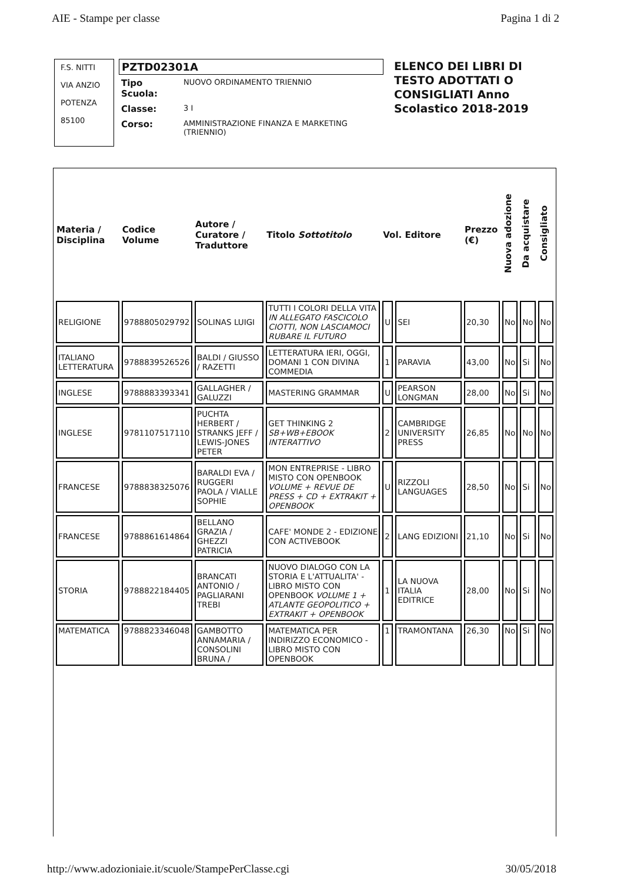AIE - Stampe per classe Pagina 1 di 2
F.S. NITTI
VIA ANZIO
POTENZA
85100
PZTD02301A
| Tipo Scuola: | NUOVO ORDINAMENTO TRIENNIO |
| Classe: | 3 I |
| Corso: | AMMINISTRAZIONE FINANZA E MARKETING (TRIENNIO) |
ELENCO DEI LIBRI DI TESTO ADOTTATI O CONSIGLIATI Anno Scolastico 2018-2019
| Materia / Disciplina | Codice Volume | Autore / Curatore / Traduttore | Titolo Sottotitolo | Vol. Editore | | Prezzo (€) | Nuova adozione | Da acquistare | Consigliato |
| --- | --- | --- | --- | --- | --- | --- | --- | --- | --- |
| RELIGIONE | 9788805029792 | SOLINAS LUIGI | TUTTI I COLORI DELLA VITA IN ALLEGATO FASCICOLO CIOTTI, NON LASCIAMOCI RUBARE IL FUTURO | U | SEI | 20,30 | No | No | No |
| ITALIANO LETTERATURA | 9788839526526 | BALDI / GIUSSO / RAZETTI | LETTERATURA IERI, OGGI, DOMANI 1 CON DIVINA COMMEDIA | 1 | PARAVIA | 43,00 | No | Si | No |
| INGLESE | 9788883393341 | GALLAGHER / GALUZZI | MASTERING GRAMMAR | U | PEARSON LONGMAN | 28,00 | No | Si | No |
| INGLESE | 9781107517110 | PUCHTA HERBERT / STRANKS JEFF / LEWIS-JONES PETER | GET THINKING 2 SB+WB+EBOOK INTERATTIVO | 2 | CAMBRIDGE UNIVERSITY PRESS | 26,85 | No | No | No |
| FRANCESE | 9788838325076 | BARALDI EVA / RUGGERI PAOLA / VIALLE SOPHIE | MON ENTREPRISE - LIBRO MISTO CON OPENBOOK VOLUME + REVUE DE PRESS + CD + EXTRAKIT + OPENBOOK | U | RIZZOLI LANGUAGES | 28,50 | No | Si | No |
| FRANCESE | 9788861614864 | BELLANO GRAZIA / GHEZZI PATRICIA | CAFE' MONDE 2 - EDIZIONE CON ACTIVEBOOK | 2 | LANG EDIZIONI | 21,10 | No | Si | No |
| STORIA | 9788822184405 | BRANCATI ANTONIO / PAGLIARANI TREBI | NUOVO DIALOGO CON LA STORIA E L'ATTUALITA' - LIBRO MISTO CON OPENBOOK VOLUME 1 + ATLANTE GEOPOLITICO + EXTRAKIT + OPENBOOK | 1 | LA NUOVA ITALIA EDITRICE | 28,00 | No | Si | No |
| MATEMATICA | 9788823346048 | GAMBOTTO ANNAMARIA / CONSOLINI BRUNA / | MATEMATICA PER INDIRIZZO ECONOMICO - LIBRO MISTO CON OPENBOOK | 1 | TRAMONTANA | 26,30 | No | Si | No |
http://www.adozioniaie.it/scuole/StampePerClasse.cgi 30/05/2018